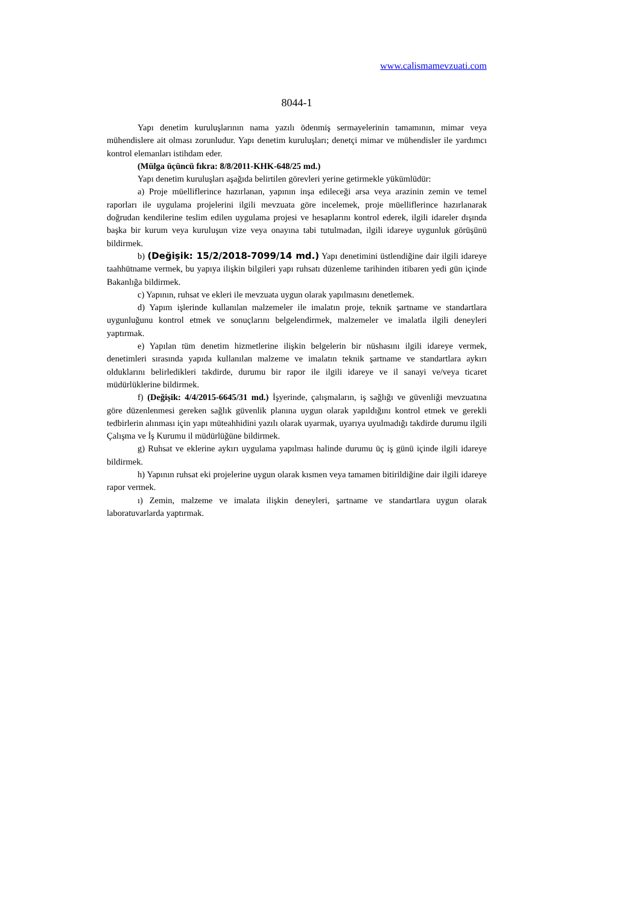www.calismamevzuati.com
8044-1
Yapı denetim kuruluşlarının nama yazılı ödenmiş sermayelerinin tamamının, mimar veya mühendislere ait olması zorunludur. Yapı denetim kuruluşları; denetçi mimar ve mühendisler ile yardımcı kontrol elemanları istihdam eder.
(Mülga üçüncü fıkra: 8/8/2011-KHK-648/25 md.)
Yapı denetim kuruluşları aşağıda belirtilen görevleri yerine getirmekle yükümlüdür:
a) Proje müelliflerince hazırlanan, yapının inşa edileceği arsa veya arazinin zemin ve temel raporları ile uygulama projelerini ilgili mevzuata göre incelemek, proje müelliflerince hazırlanarak doğrudan kendilerine teslim edilen uygulama projesi ve hesaplarını kontrol ederek, ilgili idareler dışında başka bir kurum veya kuruluşun vize veya onayına tabi tutulmadan, ilgili idareye uygunluk görüşünü bildirmek.
b) (Değişik: 15/2/2018-7099/14 md.) Yapı denetimini üstlendiğine dair ilgili idareye taahhütname vermek, bu yapıya ilişkin bilgileri yapı ruhsatı düzenleme tarihinden itibaren yedi gün içinde Bakanlığa bildirmek.
c) Yapının, ruhsat ve ekleri ile mevzuata uygun olarak yapılmasını denetlemek.
d) Yapım işlerinde kullanılan malzemeler ile imalatın proje, teknik şartname ve standartlara uygunluğunu kontrol etmek ve sonuçlarını belgelendirmek, malzemeler ve imalatla ilgili deneyleri yaptırmak.
e) Yapılan tüm denetim hizmetlerine ilişkin belgelerin bir nüshasını ilgili idareye vermek, denetimleri sırasında yapıda kullanılan malzeme ve imalatın teknik şartname ve standartlara aykırı olduklarını belirledikleri takdirde, durumu bir rapor ile ilgili idareye ve il sanayi ve/veya ticaret müdürlüklerine bildirmek.
f) (Değişik: 4/4/2015-6645/31 md.) İşyerinde, çalışmaların, iş sağlığı ve güvenliği mevzuatına göre düzenlenmesi gereken sağlık güvenlik planına uygun olarak yapıldığını kontrol etmek ve gerekli tedbirlerin alınması için yapı müteahhidini yazılı olarak uyarmak, uyarıya uyulmadığı takdirde durumu ilgili Çalışma ve İş Kurumu il müdürlüğüne bildirmek.
g) Ruhsat ve eklerine aykırı uygulama yapılması halinde durumu üç iş günü içinde ilgili idareye bildirmek.
h) Yapının ruhsat eki projelerine uygun olarak kısmen veya tamamen bitirildiğine dair ilgili idareye rapor vermek.
ı) Zemin, malzeme ve imalata ilişkin deneyleri, şartname ve standartlara uygun olarak laboratuvarlarda yaptırmak.